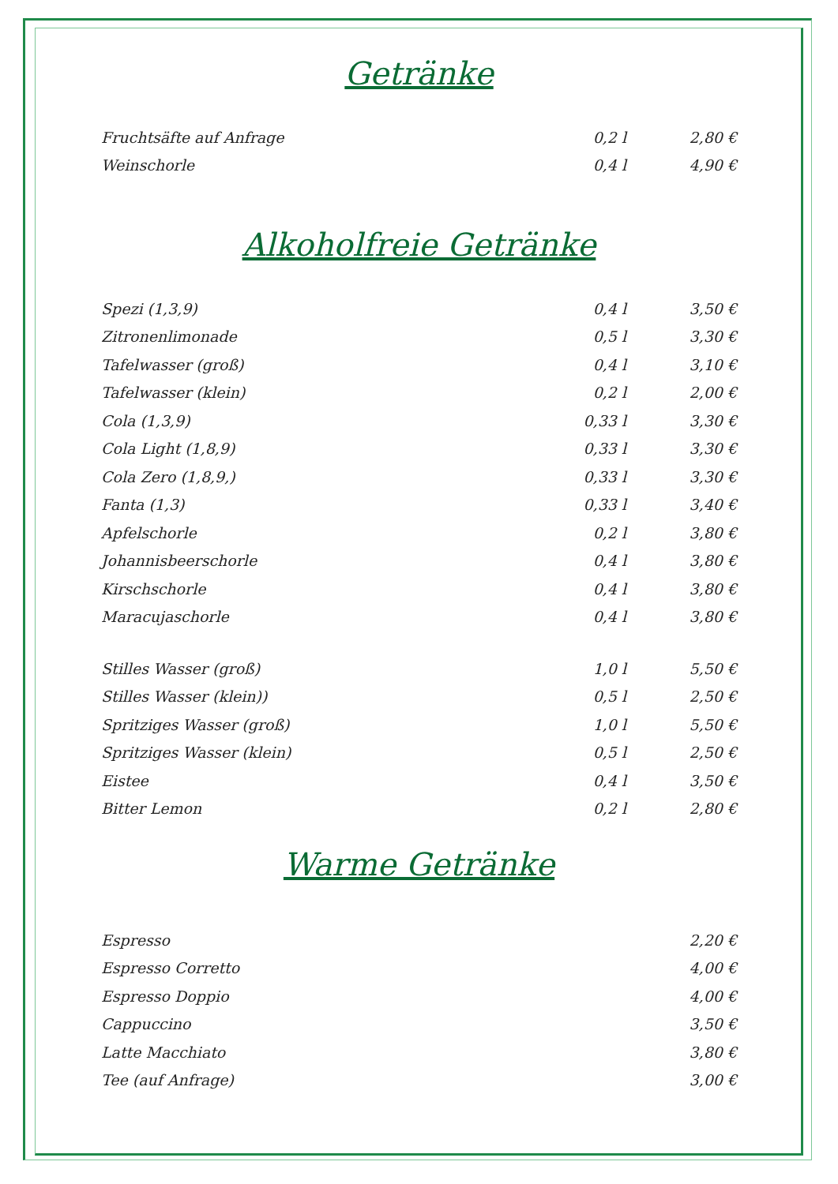Getränke
| Fruchtsäfte auf Anfrage | 0,2 l | 2,80 € |
| Weinschorle | 0,4 l | 4,90 € |
Alkoholfreie Getränke
| Spezi (1,3,9) | 0,4 l | 3,50 € |
| Zitronenlimonade | 0,5 l | 3,30 € |
| Tafelwasser (groß) | 0,4 l | 3,10 € |
| Tafelwasser (klein) | 0,2 l | 2,00 € |
| Cola (1,3,9) | 0,33 l | 3,30 € |
| Cola Light (1,8,9) | 0,33 l | 3,30 € |
| Cola Zero (1,8,9,) | 0,33 l | 3,30 € |
| Fanta (1,3) | 0,33 l | 3,40 € |
| Apfelschorle | 0,2 l | 3,80 € |
| Johannisbeerschorle | 0,4 l | 3,80 € |
| Kirschschorle | 0,4 l | 3,80 € |
| Maracujaschorle | 0,4 l | 3,80 € |
| Stilles Wasser (groß) | 1,0 l | 5,50 € |
| Stilles Wasser (klein)) | 0,5 l | 2,50 € |
| Spritziges Wasser (groß) | 1,0 l | 5,50 € |
| Spritziges Wasser (klein) | 0,5 l | 2,50 € |
| Eistee | 0,4 l | 3,50 € |
| Bitter Lemon | 0,2 l | 2,80 € |
Warme Getränke
| Espresso | | 2,20 € |
| Espresso Corretto | | 4,00 € |
| Espresso Doppio | | 4,00 € |
| Cappuccino | | 3,50 € |
| Latte Macchiato | | 3,80 € |
| Tee (auf Anfrage) | | 3,00 € |